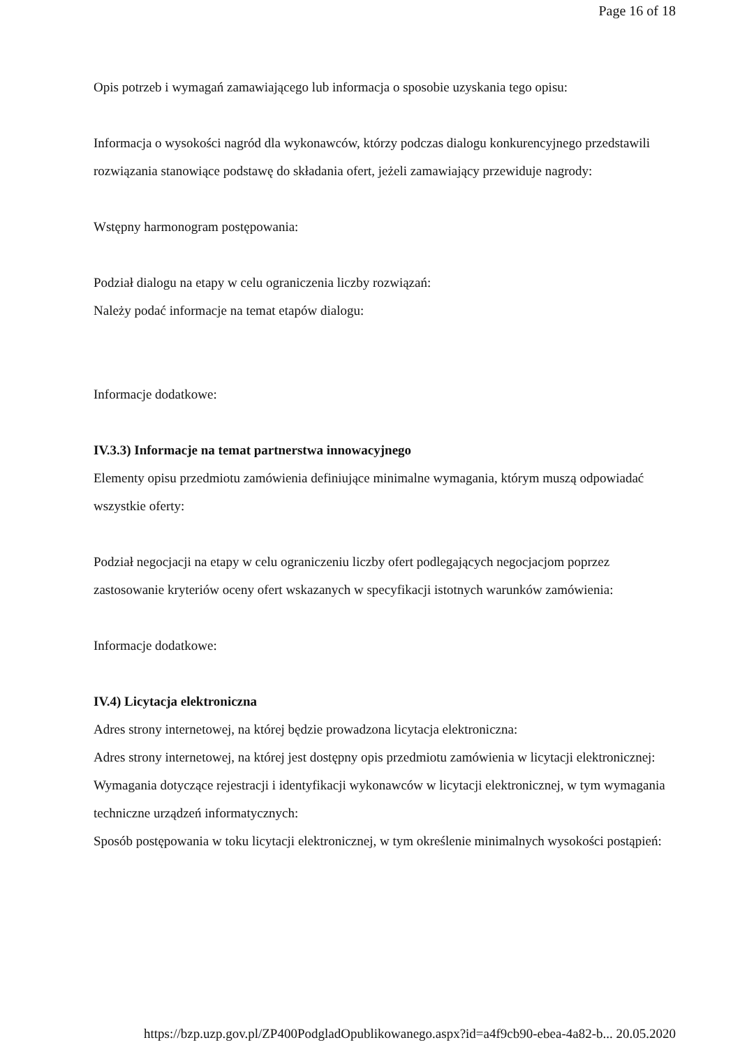Page 16 of 18
Opis potrzeb i wymagań zamawiającego lub informacja o sposobie uzyskania tego opisu:
Informacja o wysokości nagród dla wykonawców, którzy podczas dialogu konkurencyjnego przedstawili rozwiązania stanowiące podstawę do składania ofert, jeżeli zamawiający przewiduje nagrody:
Wstępny harmonogram postępowania:
Podział dialogu na etapy w celu ograniczenia liczby rozwiązań:
Należy podać informacje na temat etapów dialogu:
Informacje dodatkowe:
IV.3.3) Informacje na temat partnerstwa innowacyjnego
Elementy opisu przedmiotu zamówienia definiujące minimalne wymagania, którym muszą odpowiadać wszystkie oferty:
Podział negocjacji na etapy w celu ograniczeniu liczby ofert podlegających negocjacjom poprzez zastosowanie kryteriów oceny ofert wskazanych w specyfikacji istotnych warunków zamówienia:
Informacje dodatkowe:
IV.4) Licytacja elektroniczna
Adres strony internetowej, na której będzie prowadzona licytacja elektroniczna:
Adres strony internetowej, na której jest dostępny opis przedmiotu zamówienia w licytacji elektronicznej:
Wymagania dotyczące rejestracji i identyfikacji wykonawców w licytacji elektronicznej, w tym wymagania techniczne urządzeń informatycznych:
Sposób postępowania w toku licytacji elektronicznej, w tym określenie minimalnych wysokości postąpień:
https://bzp.uzp.gov.pl/ZP400PodgladOpublikowanego.aspx?id=a4f9cb90-ebea-4a82-b... 20.05.2020